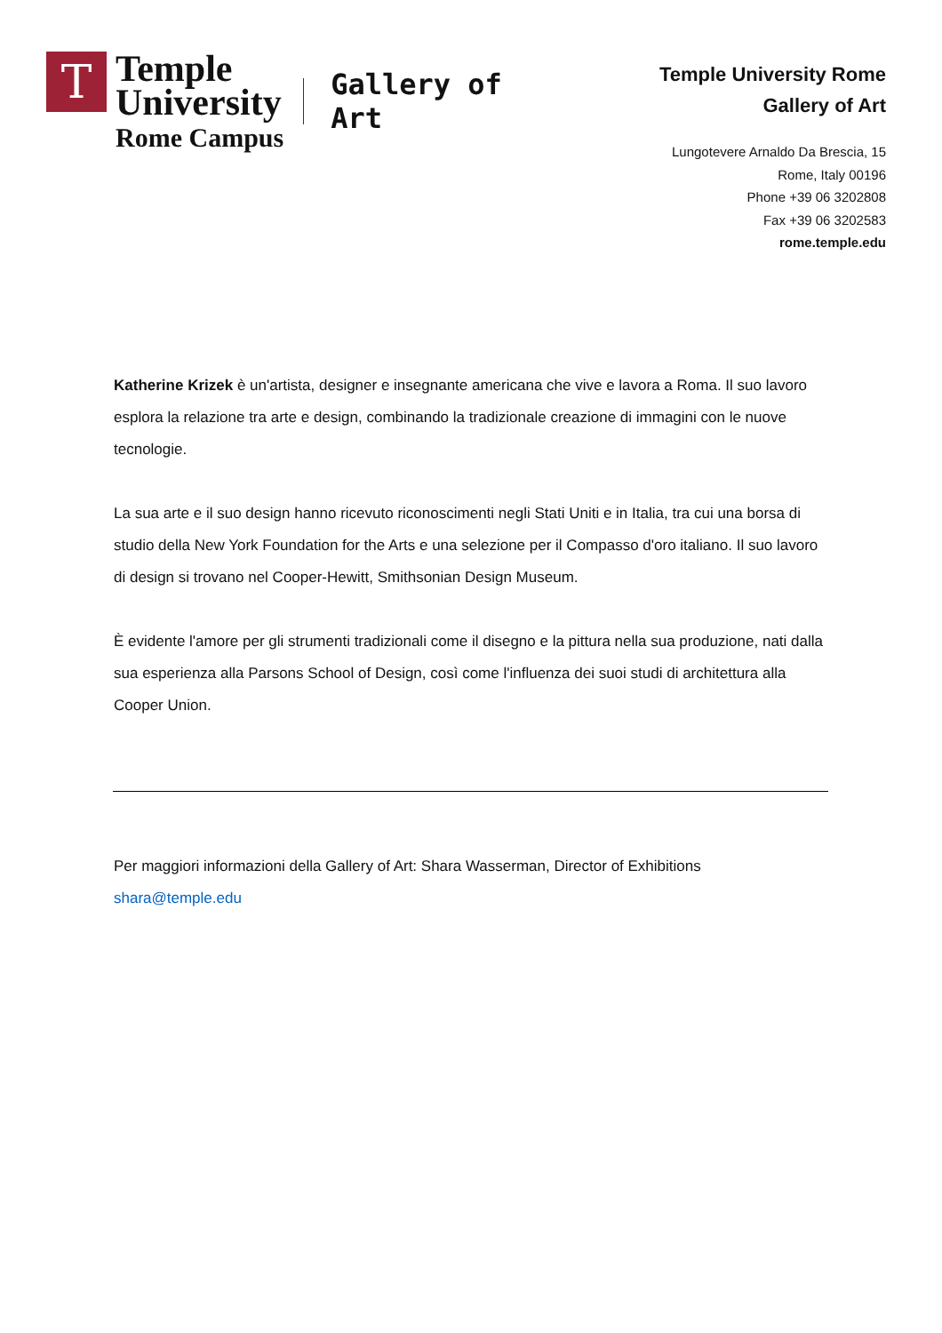T
Temple
University
Rome Campus
Gallery of
Art
Temple University Rome
Gallery of Art
Lungotevere Arnaldo Da Brescia, 15
Rome, Italy 00196
Phone +39 06 3202808
Fax +39 06 3202583
rome.temple.edu
Katherine Krizek è un'artista, designer e insegnante americana che vive e lavora a Roma. Il suo lavoro esplora la relazione tra arte e design, combinando la tradizionale creazione di immagini con le nuove tecnologie.
La sua arte e il suo design hanno ricevuto riconoscimenti negli Stati Uniti e in Italia, tra cui una borsa di studio della New York Foundation for the Arts e una selezione per il Compasso d'oro italiano. Il suo lavoro di design si trovano nel Cooper-Hewitt, Smithsonian Design Museum.
È evidente l'amore per gli strumenti tradizionali come il disegno e la pittura nella sua produzione, nati dalla sua esperienza alla Parsons School of Design, così come l'influenza dei suoi studi di architettura alla Cooper Union.
Per maggiori informazioni della Gallery of Art: Shara Wasserman, Director of Exhibitions
shara@temple.edu